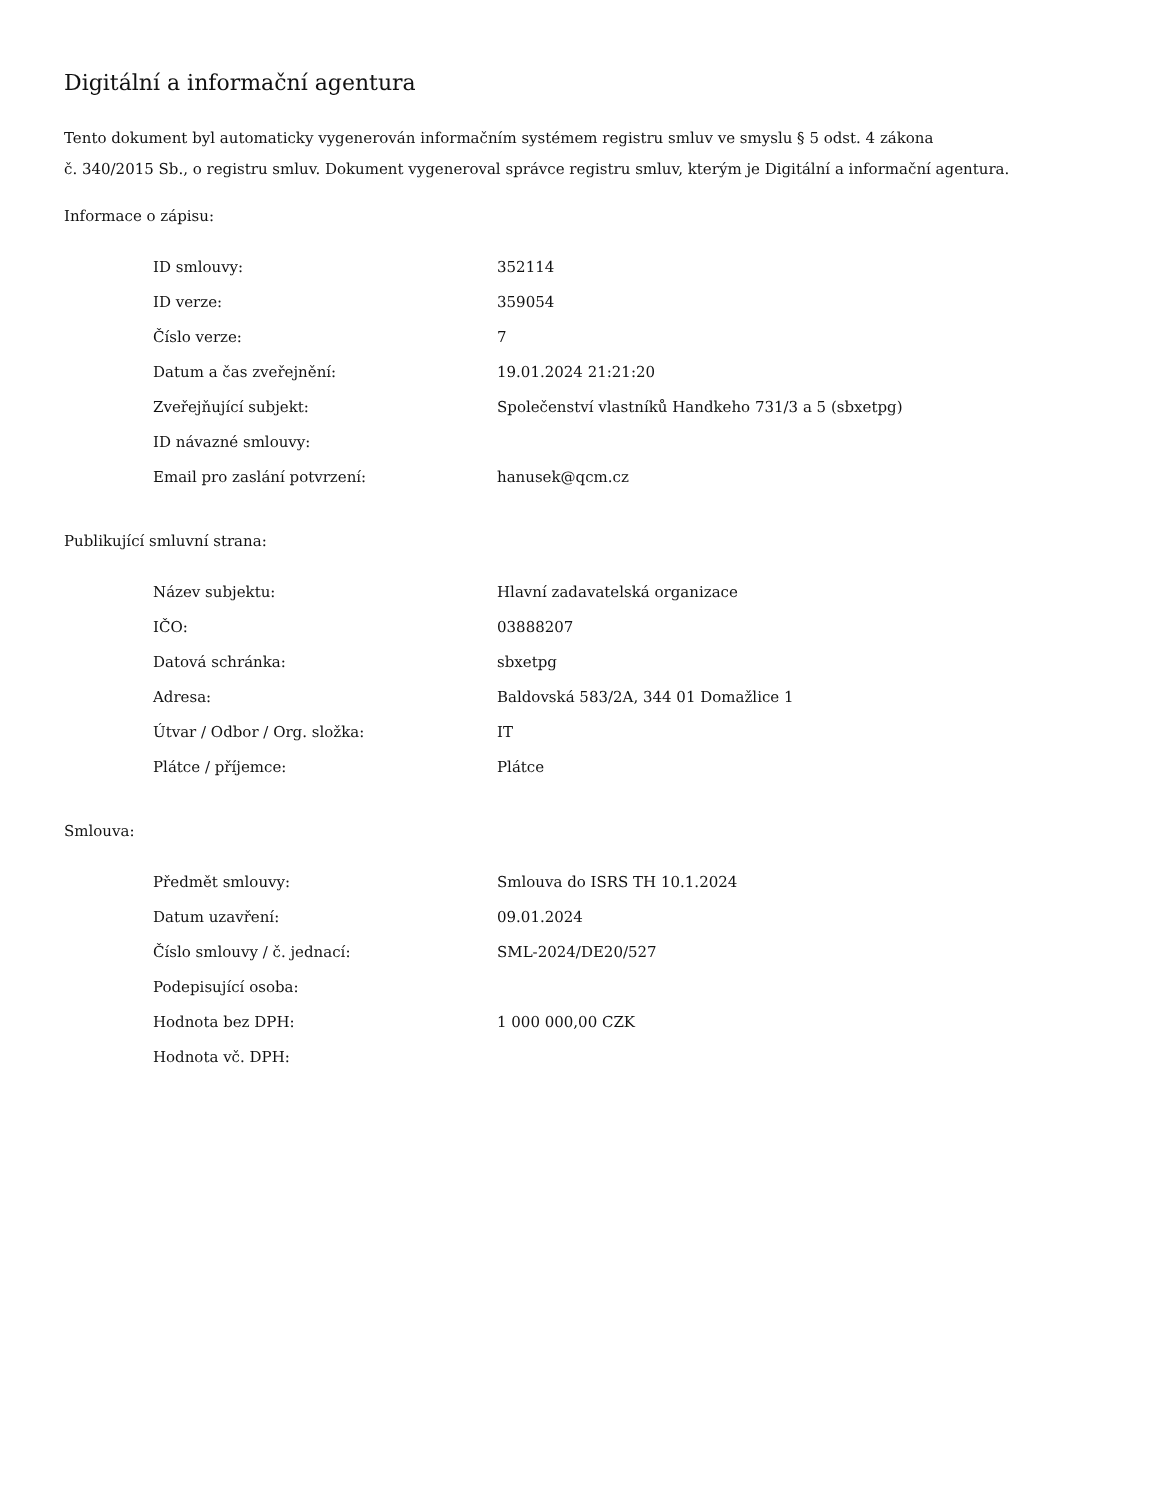Digitální a informační agentura
Tento dokument byl automaticky vygenerován informačním systémem registru smluv ve smyslu § 5 odst. 4 zákona
č. 340/2015 Sb., o registru smluv. Dokument vygeneroval správce registru smluv, kterým je Digitální a informační agentura.
Informace o zápisu:
| ID smlouvy: | 352114 |
| ID verze: | 359054 |
| Číslo verze: | 7 |
| Datum a čas zveřejnění: | 19.01.2024 21:21:20 |
| Zveřejňující subjekt: | Společenství vlastníků Handkeho 731/3 a 5 (sbxetpg) |
| ID návazné smlouvy: | |
| Email pro zaslání potvrzení: | hanusek@qcm.cz |
Publikující smluvní strana:
| Název subjektu: | Hlavní zadavatelská organizace |
| IČO: | 03888207 |
| Datová schránka: | sbxetpg |
| Adresa: | Baldovská 583/2A, 344 01 Domažlice 1 |
| Útvar / Odbor / Org. složka: | IT |
| Plátce / příjemce: | Plátce |
Smlouva:
| Předmět smlouvy: | Smlouva do ISRS TH 10.1.2024 |
| Datum uzavření: | 09.01.2024 |
| Číslo smlouvy / č. jednací: | SML-2024/DE20/527 |
| Podepisující osoba: | |
| Hodnota bez DPH: | 1 000 000,00 CZK |
| Hodnota vč. DPH: | |